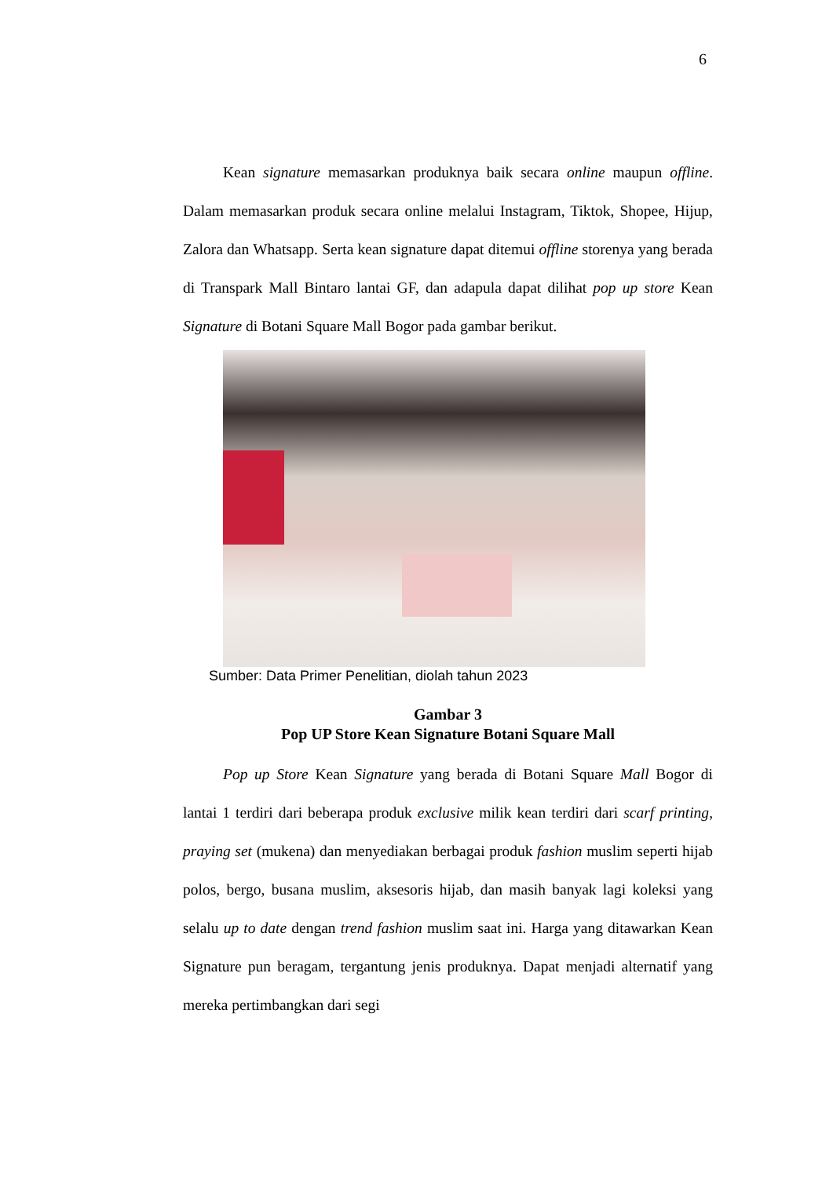6
Kean signature memasarkan produknya baik secara online maupun offline. Dalam memasarkan produk secara online melalui Instagram, Tiktok, Shopee, Hijup, Zalora dan Whatsapp. Serta kean signature dapat ditemui offline storenya yang berada di Transpark Mall Bintaro lantai GF, dan adapula dapat dilihat pop up store Kean Signature di Botani Square Mall Bogor pada gambar berikut.
Sumber: Data Primer Penelitian, diolah tahun 2023
Gambar 3
Pop UP Store Kean Signature Botani Square Mall
Pop up Store Kean Signature yang berada di Botani Square Mall Bogor di lantai 1 terdiri dari beberapa produk exclusive milik kean terdiri dari scarf printing, praying set (mukena) dan menyediakan berbagai produk fashion muslim seperti hijab polos, bergo, busana muslim, aksesoris hijab, dan masih banyak lagi koleksi yang selalu up to date dengan trend fashion muslim saat ini. Harga yang ditawarkan Kean Signature pun beragam, tergantung jenis produknya. Dapat menjadi alternatif yang mereka pertimbangkan dari segi